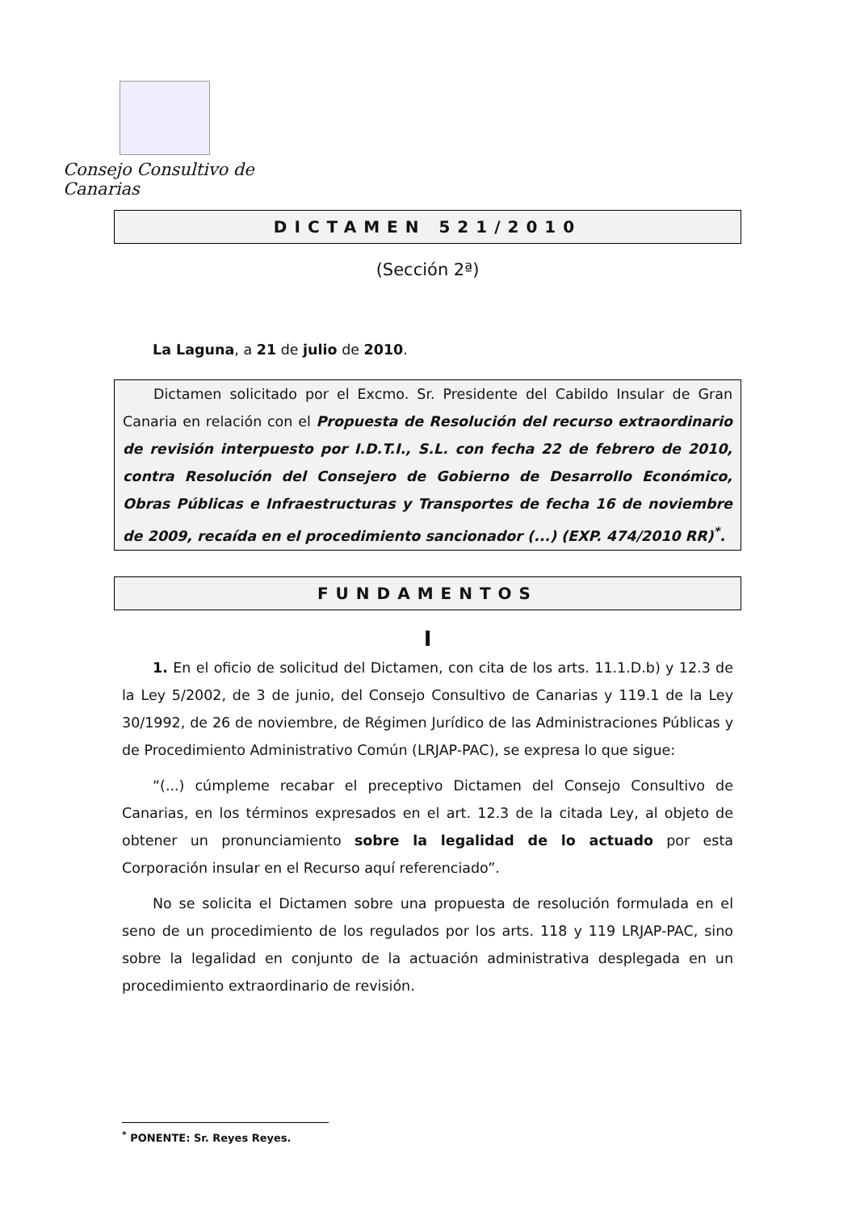Consejo Consultivo de Canarias
DICTAMEN 521/2010
(Sección 2ª)
La Laguna, a 21 de julio de 2010.
Dictamen solicitado por el Excmo. Sr. Presidente del Cabildo Insular de Gran Canaria en relación con el Propuesta de Resolución del recurso extraordinario de revisión interpuesto por I.D.T.I., S.L. con fecha 22 de febrero de 2010, contra Resolución del Consejero de Gobierno de Desarrollo Económico, Obras Públicas e Infraestructuras y Transportes de fecha 16 de noviembre de 2009, recaída en el procedimiento sancionador (...) (EXP. 474/2010 RR)<sup>*</sup>.
FUNDAMENTOS
I
1. En el oficio de solicitud del Dictamen, con cita de los arts. 11.1.D.b) y 12.3 de la Ley 5/2002, de 3 de junio, del Consejo Consultivo de Canarias y 119.1 de la Ley 30/1992, de 26 de noviembre, de Régimen Jurídico de las Administraciones Públicas y de Procedimiento Administrativo Común (LRJAP-PAC), se expresa lo que sigue:
“(...) cúmpleme recabar el preceptivo Dictamen del Consejo Consultivo de Canarias, en los términos expresados en el art. 12.3 de la citada Ley, al objeto de obtener un pronunciamiento sobre la legalidad de lo actuado por esta Corporación insular en el Recurso aquí referenciado”.
No se solicita el Dictamen sobre una propuesta de resolución formulada en el seno de un procedimiento de los regulados por los arts. 118 y 119 LRJAP-PAC, sino sobre la legalidad en conjunto de la actuación administrativa desplegada en un procedimiento extraordinario de revisión.
<sup>*</sup> PONENTE: Sr. Reyes Reyes.